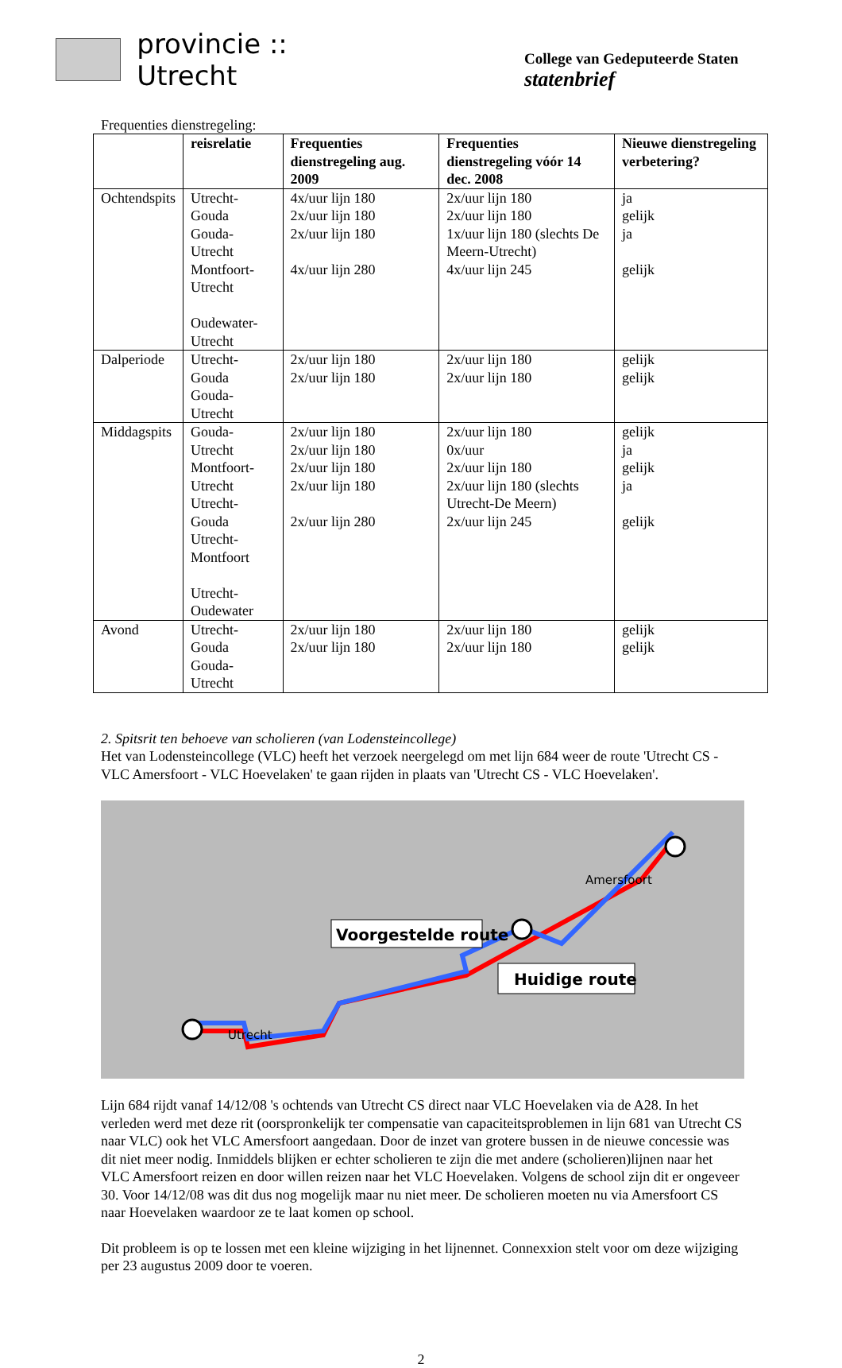provincie :: Utrecht
College van Gedeputeerde Staten
statenbrief
Frequenties dienstregeling:
| | reisrelatie | Frequenties dienstregeling aug. 2009 | Frequenties dienstregeling vóór 14 dec. 2008 | Nieuwe dienstregeling verbetering? |
| --- | --- | --- | --- | --- |
| Ochtendspits | Utrecht-Gouda Gouda-Utrecht Montfoort-Utrecht Oudewater-Utrecht | 4x/uur lijn 180 2x/uur lijn 180 2x/uur lijn 180 4x/uur lijn 280 | 2x/uur lijn 180 2x/uur lijn 180 1x/uur lijn 180 (slechts De Meern-Utrecht) 4x/uur lijn 245 | ja gelijk ja gelijk |
| Dalperiode | Utrecht-Gouda Gouda-Utrecht | 2x/uur lijn 180 2x/uur lijn 180 | 2x/uur lijn 180 2x/uur lijn 180 | gelijk gelijk |
| Middagspits | Gouda-Utrecht Montfoort-Utrecht Utrecht-Gouda Utrecht-Montfoort Utrecht-Oudewater | 2x/uur lijn 180 2x/uur lijn 180 2x/uur lijn 180 2x/uur lijn 180 2x/uur lijn 280 | 2x/uur lijn 180 0x/uur 2x/uur lijn 180 2x/uur lijn 180 (slechts Utrecht-De Meern) 2x/uur lijn 245 | gelijk ja gelijk ja gelijk |
| Avond | Utrecht-Gouda Gouda-Utrecht | 2x/uur lijn 180 2x/uur lijn 180 | 2x/uur lijn 180 2x/uur lijn 180 | gelijk gelijk |
2. Spitsrit ten behoeve van scholieren (van Lodensteincollege)
Het van Lodensteincollege (VLC) heeft het verzoek neergelegd om met lijn 684 weer de route 'Utrecht CS - VLC Amersfoort - VLC Hoevelaken' te gaan rijden in plaats van 'Utrecht CS - VLC Hoevelaken'.
Voorgestelde route
Huidige route
Amersfoort
Utrecht
Lijn 684 rijdt vanaf 14/12/08 's ochtends van Utrecht CS direct naar VLC Hoevelaken via de A28. In het verleden werd met deze rit (oorspronkelijk ter compensatie van capaciteitsproblemen in lijn 681 van Utrecht CS naar VLC) ook het VLC Amersfoort aangedaan. Door de inzet van grotere bussen in de nieuwe concessie was dit niet meer nodig. Inmiddels blijken er echter scholieren te zijn die met andere (scholieren)lijnen naar het VLC Amersfoort reizen en door willen reizen naar het VLC Hoevelaken. Volgens de school zijn dit er ongeveer 30. Voor 14/12/08 was dit dus nog mogelijk maar nu niet meer. De scholieren moeten nu via Amersfoort CS naar Hoevelaken waardoor ze te laat komen op school.
Dit probleem is op te lossen met een kleine wijziging in het lijnennet. Connexxion stelt voor om deze wijziging per 23 augustus 2009 door te voeren.
2